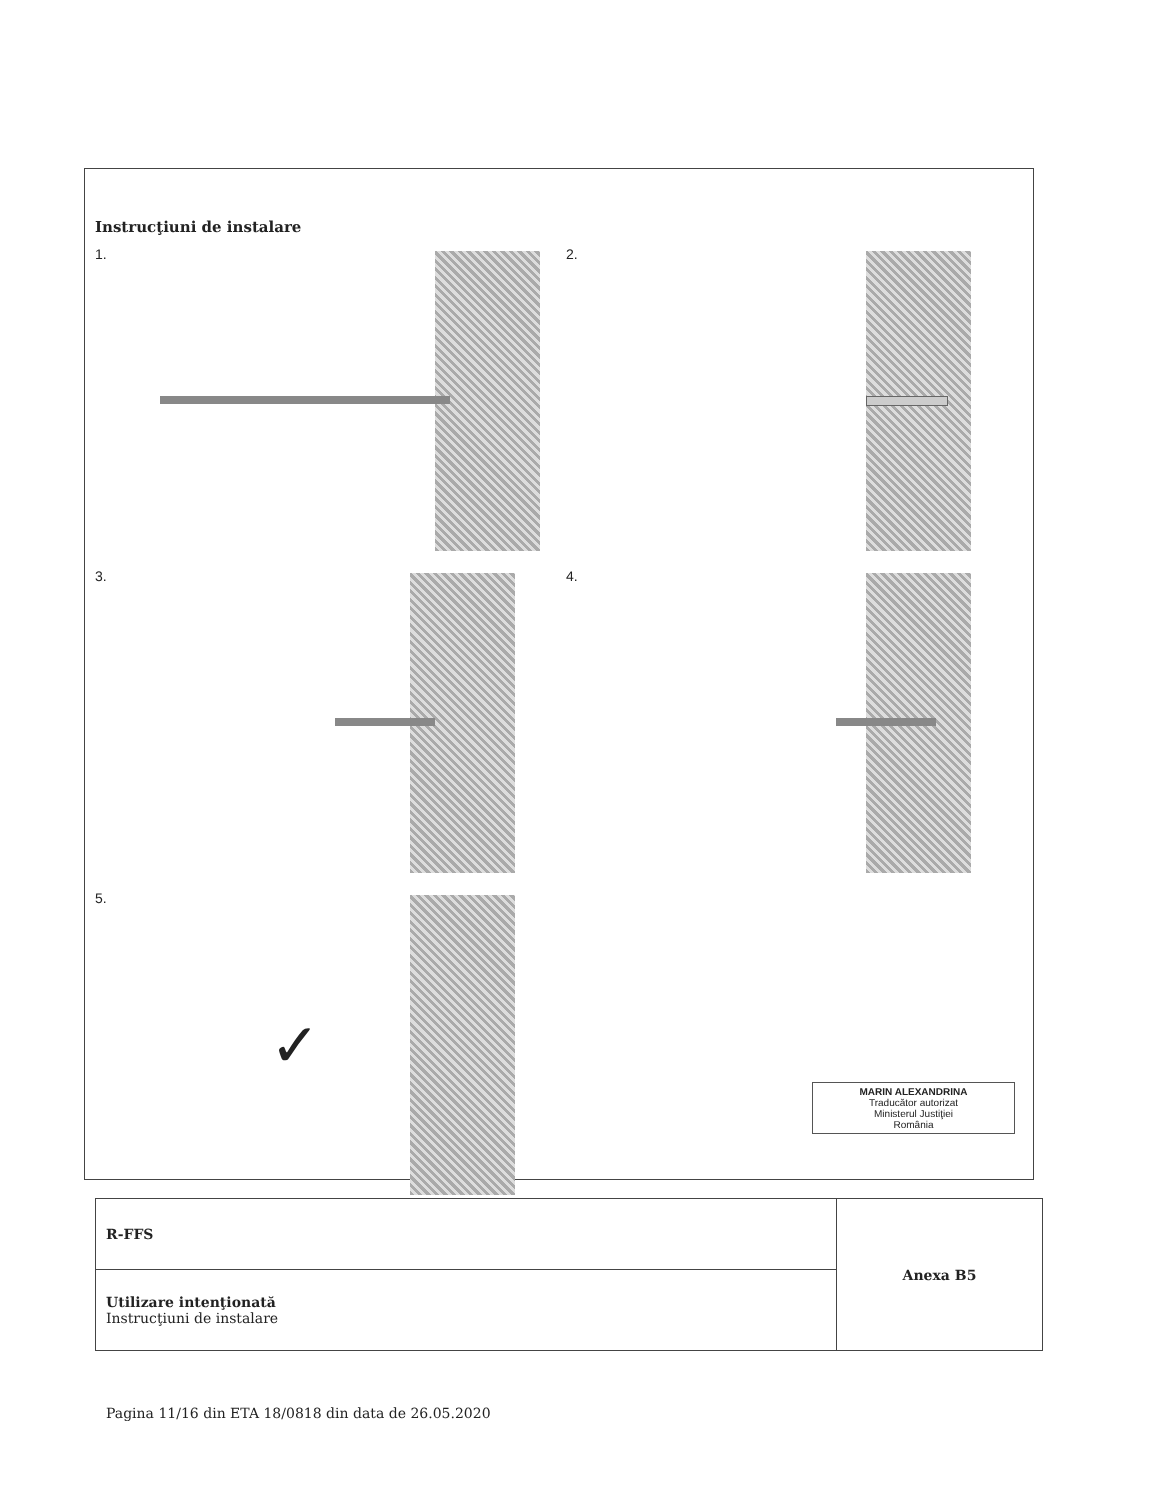Instrucţiuni de instalare
1.
2.
3.
4.
5.
✓
MARIN ALEXANDRINA
Traducător autorizat
Ministerul Justiţiei
România
| R-FFS | Anexa B5 |
| Utilizare intenţionată Instrucţiuni de instalare | |
Pagina 11/16 din ETA 18/0818 din data de 26.05.2020